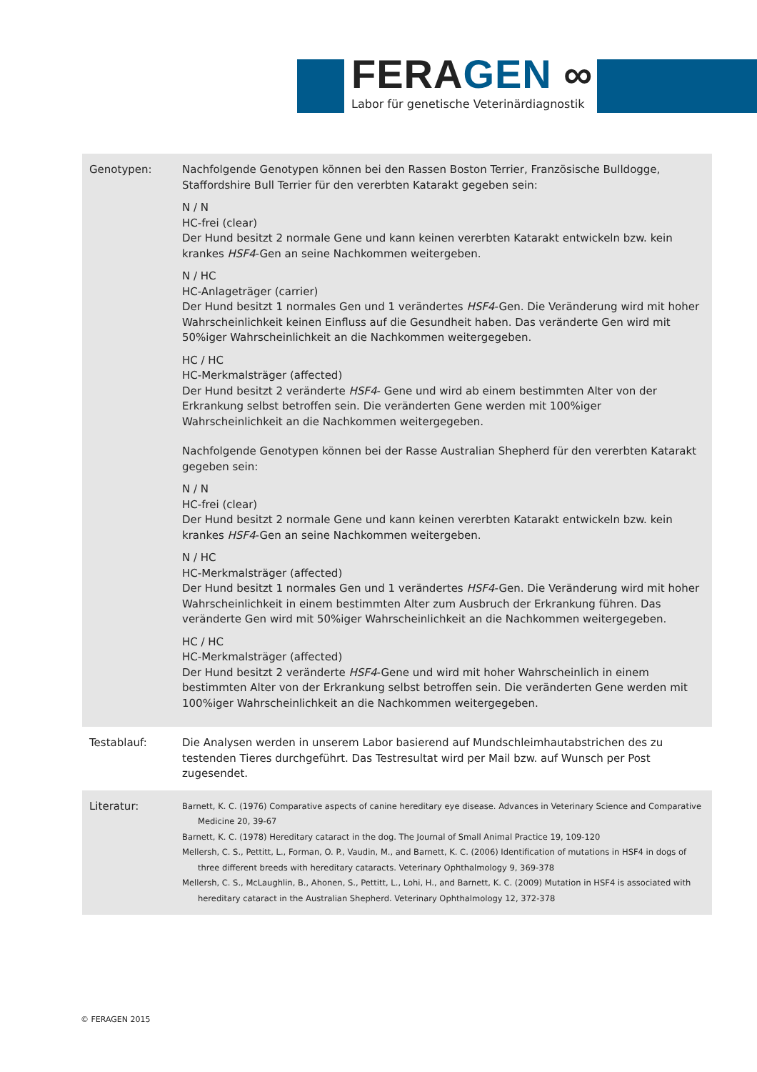FERAGEN ∞
Labor für genetische Veterinärdiagnostik
| Genotypen: | Nachfolgende Genotypen können bei den Rassen Boston Terrier, Französische Bulldogge, Staffordshire Bull Terrier für den vererbten Katarakt gegeben sein: N / N HC-frei (clear) Der Hund besitzt 2 normale Gene und kann keinen vererbten Katarakt entwickeln bzw. kein krankes HSF4 -Gen an seine Nachkommen weitergeben. N / HC HC-Anlageträger (carrier) Der Hund besitzt 1 normales Gen und 1 verändertes HSF4 -Gen. Die Veränderung wird mit hoher Wahrscheinlichkeit keinen Einfluss auf die Gesundheit haben. Das veränderte Gen wird mit 50%iger Wahrscheinlichkeit an die Nachkommen weitergegeben. HC / HC HC-Merkmalsträger (affected) Der Hund besitzt 2 veränderte HSF4 - Gene und wird ab einem bestimmten Alter von der Erkrankung selbst betroffen sein. Die veränderten Gene werden mit 100%iger Wahrscheinlichkeit an die Nachkommen weitergegeben. Nachfolgende Genotypen können bei der Rasse Australian Shepherd für den vererbten Katarakt gegeben sein: N / N HC-frei (clear) Der Hund besitzt 2 normale Gene und kann keinen vererbten Katarakt entwickeln bzw. kein krankes HSF4 -Gen an seine Nachkommen weitergeben. N / HC HC-Merkmalsträger (affected) Der Hund besitzt 1 normales Gen und 1 verändertes HSF4 -Gen. Die Veränderung wird mit hoher Wahrscheinlichkeit in einem bestimmten Alter zum Ausbruch der Erkrankung führen. Das veränderte Gen wird mit 50%iger Wahrscheinlichkeit an die Nachkommen weitergegeben. HC / HC HC-Merkmalsträger (affected) Der Hund besitzt 2 veränderte HSF4 -Gene und wird mit hoher Wahrscheinlich in einem bestimmten Alter von der Erkrankung selbst betroffen sein. Die veränderten Gene werden mit 100%iger Wahrscheinlichkeit an die Nachkommen weitergegeben. |
| Testablauf: | Die Analysen werden in unserem Labor basierend auf Mundschleimhautabstrichen des zu testenden Tieres durchgeführt. Das Testresultat wird per Mail bzw. auf Wunsch per Post zugesendet. |
| Literatur: | Barnett, K. C. (1976) Comparative aspects of canine hereditary eye disease. Advances in Veterinary Science and Comparative Medicine 20, 39-67 Barnett, K. C. (1978) Hereditary cataract in the dog. The Journal of Small Animal Practice 19, 109-120 Mellersh, C. S., Pettitt, L., Forman, O. P., Vaudin, M., and Barnett, K. C. (2006) Identification of mutations in HSF4 in dogs of three different breeds with hereditary cataracts. Veterinary Ophthalmology 9, 369-378 Mellersh, C. S., McLaughlin, B., Ahonen, S., Pettitt, L., Lohi, H., and Barnett, K. C. (2009) Mutation in HSF4 is associated with hereditary cataract in the Australian Shepherd. Veterinary Ophthalmology 12, 372-378 |
© FERAGEN 2015